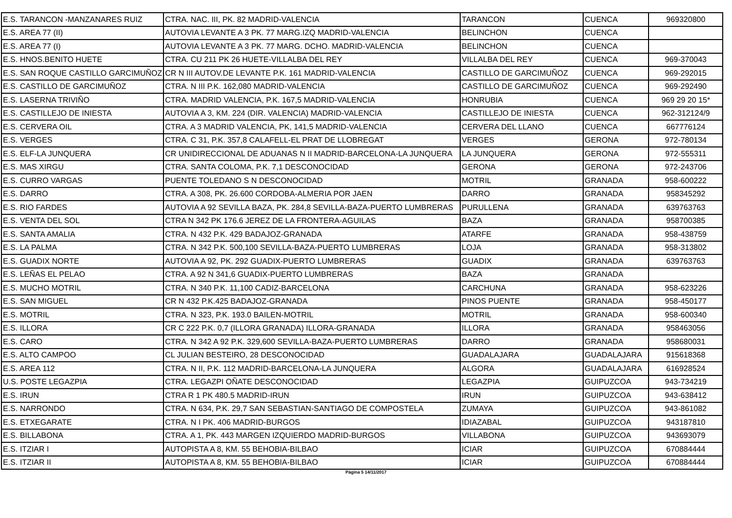| E.S. TARANCON -MANZANARES RUIZ | CTRA. NAC. III, PK. 82 MADRID-VALENCIA | TARANCON | CUENCA | 969320800 |
| E.S. AREA 77 (II) | AUTOVIA LEVANTE A 3 PK. 77 MARG.IZQ MADRID-VALENCIA | BELINCHON | CUENCA | |
| E.S. AREA 77 (I) | AUTOVIA LEVANTE A 3 PK. 77 MARG. DCHO. MADRID-VALENCIA | BELINCHON | CUENCA | |
| E.S. HNOS.BENITO HUETE | CTRA. CU 211 PK 26 HUETE-VILLALBA DEL REY | VILLALBA DEL REY | CUENCA | 969-370043 |
| E.S. SAN ROQUE CASTILLO GARCIMUÑOZ | CR N III AUTOV.DE LEVANTE P.K. 161 MADRID-VALENCIA | CASTILLO DE GARCIMUÑOZ | CUENCA | 969-292015 |
| E.S. CASTILLO DE GARCIMUÑOZ | CTRA. N III P.K. 162,080 MADRID-VALENCIA | CASTILLO DE GARCIMUÑOZ | CUENCA | 969-292490 |
| E.S. LASERNA TRIVIÑO | CTRA. MADRID VALENCIA, P.K. 167,5 MADRID-VALENCIA | HONRUBIA | CUENCA | 969 29 20 15* |
| E.S. CASTILLEJO DE INIESTA | AUTOVIA A 3, KM. 224 (DIR. VALENCIA) MADRID-VALENCIA | CASTILLEJO DE INIESTA | CUENCA | 962-312124/9 |
| E.S. CERVERA OIL | CTRA. A 3 MADRID VALENCIA, PK, 141,5 MADRID-VALENCIA | CERVERA DEL LLANO | CUENCA | 667776124 |
| E.S. VERGES | CTRA. C 31, P.K. 357,8 CALAFELL-EL PRAT DE LLOBREGAT | VERGES | GERONA | 972-780134 |
| E.S. ELF-LA JUNQUERA | CR UNIDIRECCIONAL DE ADUANAS N II MADRID-BARCELONA-LA JUNQUERA | LA JUNQUERA | GERONA | 972-555311 |
| E.S. MAS XIRGU | CTRA. SANTA COLOMA, P.K. 7,1 DESCONOCIDAD | GERONA | GERONA | 972-243706 |
| E.S. CURRO VARGAS | PUENTE TOLEDANO S N DESCONOCIDAD | MOTRIL | GRANADA | 958-600222 |
| E.S. DARRO | CTRA. A 308, PK. 26.600 CORDOBA-ALMERIA POR JAEN | DARRO | GRANADA | 958345292 |
| E.S. RIO FARDES | AUTOVIA A 92 SEVILLA BAZA, PK. 284,8 SEVILLA-BAZA-PUERTO LUMBRERAS | PURULLENA | GRANADA | 639763763 |
| E.S. VENTA DEL SOL | CTRA N 342 PK 176.6 JEREZ DE LA FRONTERA-AGUILAS | BAZA | GRANADA | 958700385 |
| E.S. SANTA AMALIA | CTRA. N 432 P.K. 429 BADAJOZ-GRANADA | ATARFE | GRANADA | 958-438759 |
| E.S. LA PALMA | CTRA. N 342 P.K. 500,100 SEVILLA-BAZA-PUERTO LUMBRERAS | LOJA | GRANADA | 958-313802 |
| E.S. GUADIX NORTE | AUTOVIA A 92, PK. 292 GUADIX-PUERTO LUMBRERAS | GUADIX | GRANADA | 639763763 |
| E.S. LEÑAS EL PELAO | CTRA. A 92 N 341,6 GUADIX-PUERTO LUMBRERAS | BAZA | GRANADA | |
| E.S. MUCHO MOTRIL | CTRA. N 340 P.K. 11,100 CADIZ-BARCELONA | CARCHUNA | GRANADA | 958-623226 |
| E.S. SAN MIGUEL | CR N 432 P.K.425 BADAJOZ-GRANADA | PINOS PUENTE | GRANADA | 958-450177 |
| E.S. MOTRIL | CTRA. N 323, P.K. 193.0 BAILEN-MOTRIL | MOTRIL | GRANADA | 958-600340 |
| E.S. ILLORA | CR C 222 P.K. 0,7 (ILLORA GRANADA) ILLORA-GRANADA | ILLORA | GRANADA | 958463056 |
| E.S. CARO | CTRA. N 342 A 92 P.K. 329,600 SEVILLA-BAZA-PUERTO LUMBRERAS | DARRO | GRANADA | 958680031 |
| E.S. ALTO CAMPOO | CL JULIAN BESTEIRO, 28 DESCONOCIDAD | GUADALAJARA | GUADALAJARA | 915618368 |
| E.S. AREA 112 | CTRA. N II, P.K. 112 MADRID-BARCELONA-LA JUNQUERA | ALGORA | GUADALAJARA | 616928524 |
| U.S. POSTE LEGAZPIA | CTRA. LEGAZPI OÑATE DESCONOCIDAD | LEGAZPIA | GUIPUZCOA | 943-734219 |
| E.S. IRUN | CTRA R 1 PK 480.5 MADRID-IRUN | IRUN | GUIPUZCOA | 943-638412 |
| E.S. NARRONDO | CTRA. N 634, P.K. 29,7 SAN SEBASTIAN-SANTIAGO DE COMPOSTELA | ZUMAYA | GUIPUZCOA | 943-861082 |
| E.S. ETXEGARATE | CTRA. N I PK. 406 MADRID-BURGOS | IDIAZABAL | GUIPUZCOA | 943187810 |
| E.S. BILLABONA | CTRA. A 1, PK. 443 MARGEN IZQUIERDO MADRID-BURGOS | VILLABONA | GUIPUZCOA | 943693079 |
| E.S. ITZIAR I | AUTOPISTA A 8, KM. 55 BEHOBIA-BILBAO | ICIAR | GUIPUZCOA | 670884444 |
| E.S. ITZIAR II | AUTOPISTA A 8, KM. 55 BEHOBIA-BILBAO | ICIAR | GUIPUZCOA | 670884444 |
Página 5 14/11/2017